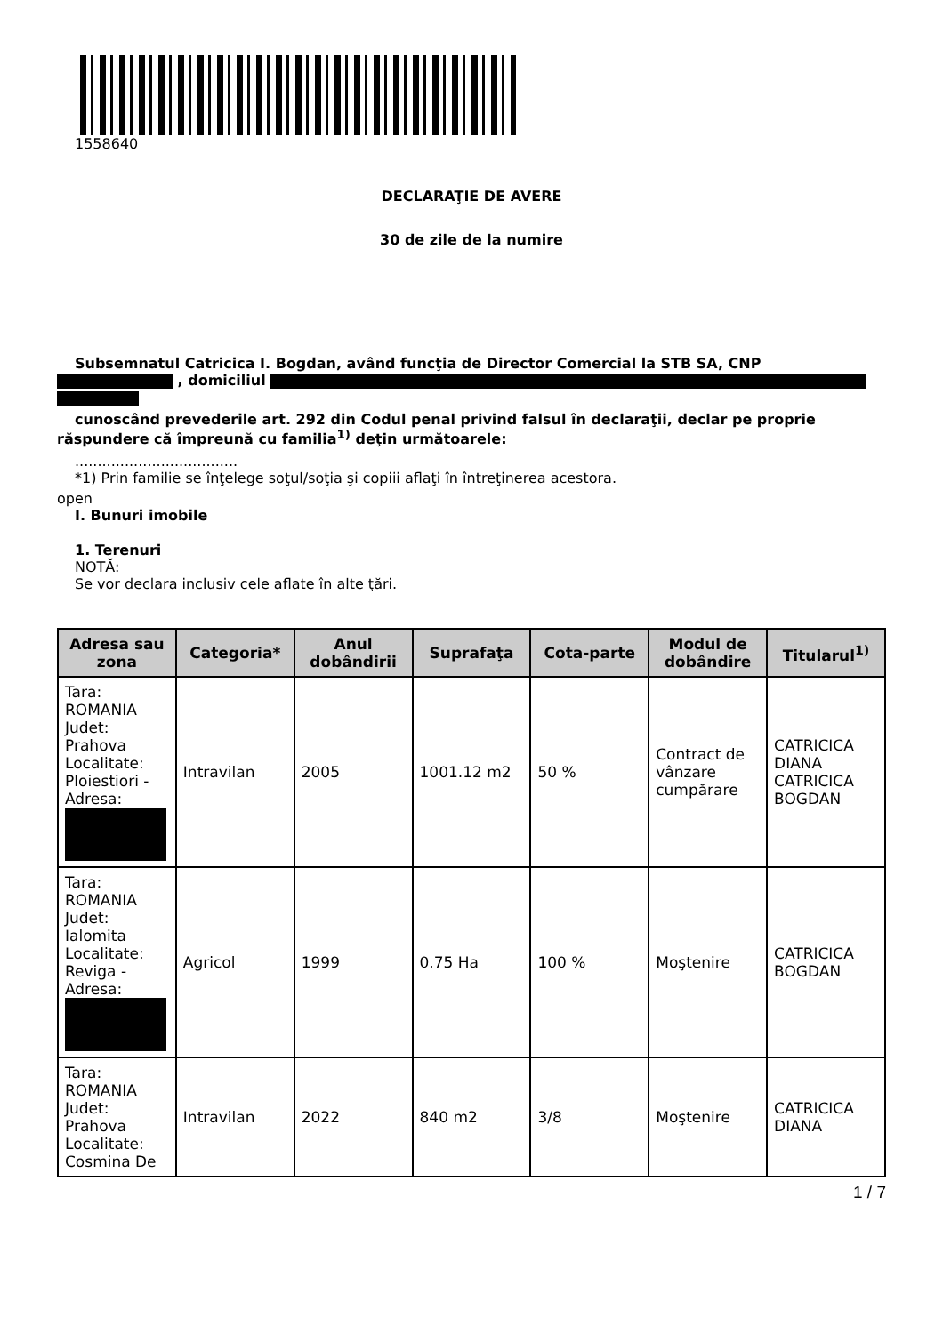1558640
DECLARAŢIE DE AVERE
30 de zile de la numire
Subsemnatul Catricica I. Bogdan, având funcţia de Director Comercial la STB SA, CNP
, domiciliul
cunoscând prevederile art. 292 din Codul penal privind falsul în declaraţii, declar pe proprie
răspundere că împreună cu familia<sup>1)</sup> deţin următoarele:
....................................
*1) Prin familie se înţelege soţul/soţia şi copiii aflaţi în întreţinerea acestora.
open
I. Bunuri imobile
1. Terenuri
NOTĂ:
Se vor declara inclusiv cele aflate în alte ţări.
| Adresa sau zona | Categoria* | Anul dobândirii | Suprafaţa | Cota-parte | Modul de dobândire | Titularul<sup>1)</sup> |
| --- | --- | --- | --- | --- | --- | --- |
| Tara: ROMANIA Judet: Prahova Localitate: Ploiestiori - Adresa: | Intravilan | 2005 | 1001.12 m2 | 50 % | Contract de vânzare cumpărare | CATRICICA DIANA CATRICICA BOGDAN |
| Tara: ROMANIA Judet: Ialomita Localitate: Reviga - Adresa: | Agricol | 1999 | 0.75 Ha | 100 % | Moştenire | CATRICICA BOGDAN |
| Tara: ROMANIA Judet: Prahova Localitate: Cosmina De | Intravilan | 2022 | 840 m2 | 3/8 | Moştenire | CATRICICA DIANA |
1 / 7